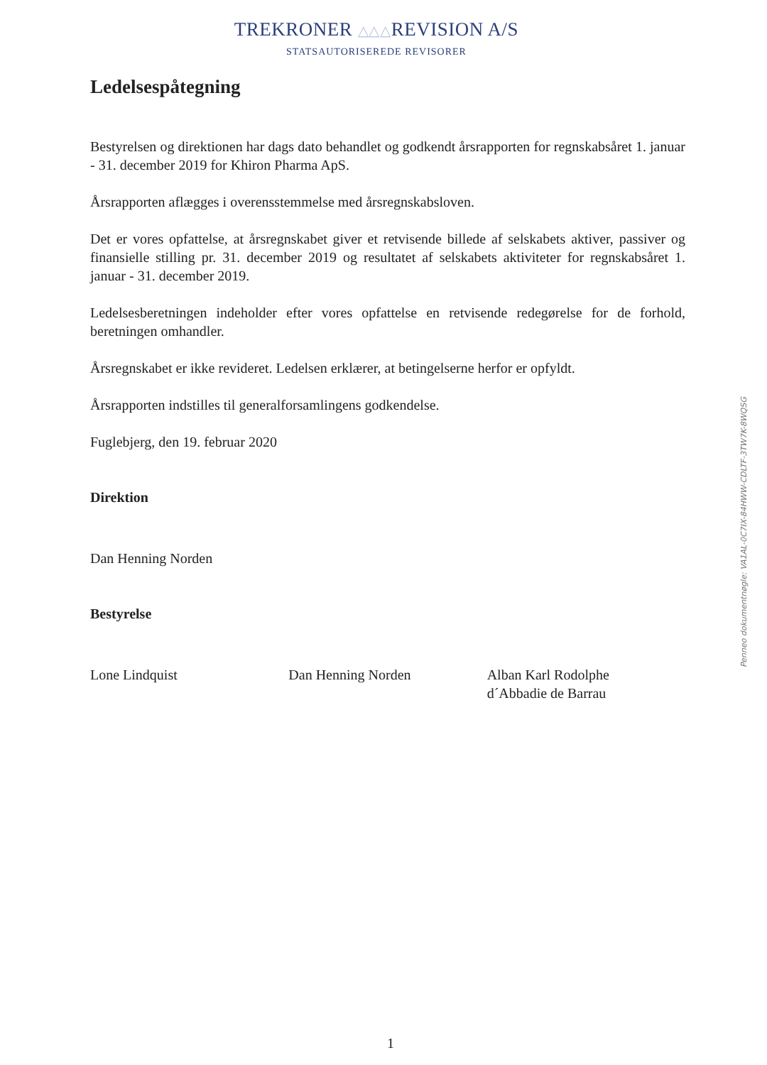TREKRONER △△△ REVISION A/S
STATSAUTORISEREDE REVISORER
Ledelsespåtegning
Bestyrelsen og direktionen har dags dato behandlet og godkendt årsrapporten for regnskabsåret 1. januar - 31. december 2019 for Khiron Pharma ApS.
Årsrapporten aflægges i overensstemmelse med årsregnskabsloven.
Det er vores opfattelse, at årsregnskabet giver et retvisende billede af selskabets aktiver, passiver og finansielle stilling pr. 31. december 2019 og resultatet af selskabets aktiviteter for regnskabsåret 1. januar - 31. december 2019.
Ledelsesberetningen indeholder efter vores opfattelse en retvisende redegørelse for de forhold, beretningen omhandler.
Årsregnskabet er ikke revideret. Ledelsen erklærer, at betingelserne herfor er opfyldt.
Årsrapporten indstilles til generalforsamlingens godkendelse.
Fuglebjerg, den 19. februar 2020
Direktion
Dan Henning Norden
Bestyrelse
Lone Lindquist Dan Henning Norden Alban Karl Rodolphe
d´Abbadie de Barrau
Penneo dokumentnøgle: VA1AL-0C7IX-84HWW-CDLTF-3TW7K-8WQSG
1